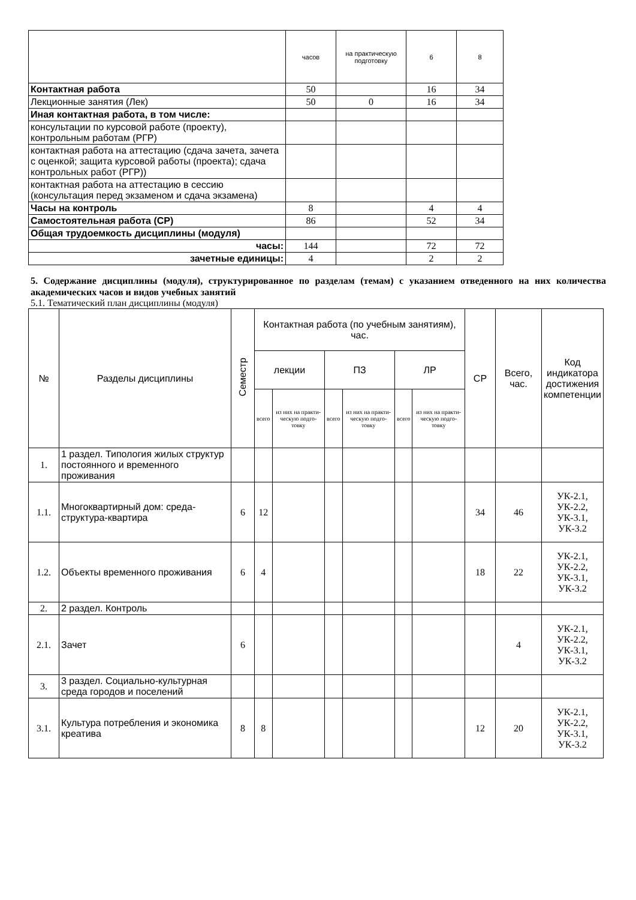| | часов | на практическую подготовку | 6 | 8 |
| Контактная работа | 50 | | 16 | 34 |
| Лекционные занятия (Лек) | 50 | 0 | 16 | 34 |
| Иная контактная работа, в том числе: | | | | |
| консультации по курсовой работе (проекту), контрольным работам (РГР) | | | | |
| контактная работа на аттестацию (сдача зачета, зачета с оценкой; защита курсовой работы (проекта); сдача контрольных работ (РГР)) | | | | |
| контактная работа на аттестацию в сессию (консультация перед экзаменом и сдача экзамена) | | | | |
| Часы на контроль | 8 | | 4 | 4 |
| Самостоятельная работа (СР) | 86 | | 52 | 34 |
| Общая трудоемкость дисциплины (модуля) | | | | |
| часы: | 144 | | 72 | 72 |
| зачетные единицы: | 4 | | 2 | 2 |
5. Содержание дисциплины (модуля), структурированное по разделам (темам) с указанием отведенного на них количества академических часов и видов учебных занятий
5.1. Тематический план дисциплины (модуля)
| № | Разделы дисциплины | Семестр | Контактная работа (по учебным занятиям), час. | | | | | | СР | Всего, час. | Код индикатора достижения компетенции |
| --- | --- | --- | --- | --- | --- | --- | --- | --- | --- | --- | --- |
| | | | лекции | | ПЗ | | ЛР | | | | |
| | | | всего | из них на практи-ческую подго-товку | всего | из них на практи-ческую подго-товку | всего | из них на практи-ческую подго-товку | | | |
| 1. | 1 раздел. Типология жилых структур постоянного и временного проживания | | | | | | | | | | |
| 1.1. | Многоквартирный дом: среда-структура-квартира | 6 | 12 | | | | | | 34 | 46 | УК-2.1, УК-2.2, УК-3.1, УК-3.2 |
| 1.2. | Объекты временного проживания | 6 | 4 | | | | | | 18 | 22 | УК-2.1, УК-2.2, УК-3.1, УК-3.2 |
| 2. | 2 раздел. Контроль | | | | | | | | | | |
| 2.1. | Зачет | 6 | | | | | | | | 4 | УК-2.1, УК-2.2, УК-3.1, УК-3.2 |
| 3. | 3 раздел. Социально-культурная среда городов и поселений | | | | | | | | | | |
| 3.1. | Культура потребления и экономика креатива | 8 | 8 | | | | | | 12 | 20 | УК-2.1, УК-2.2, УК-3.1, УК-3.2 |